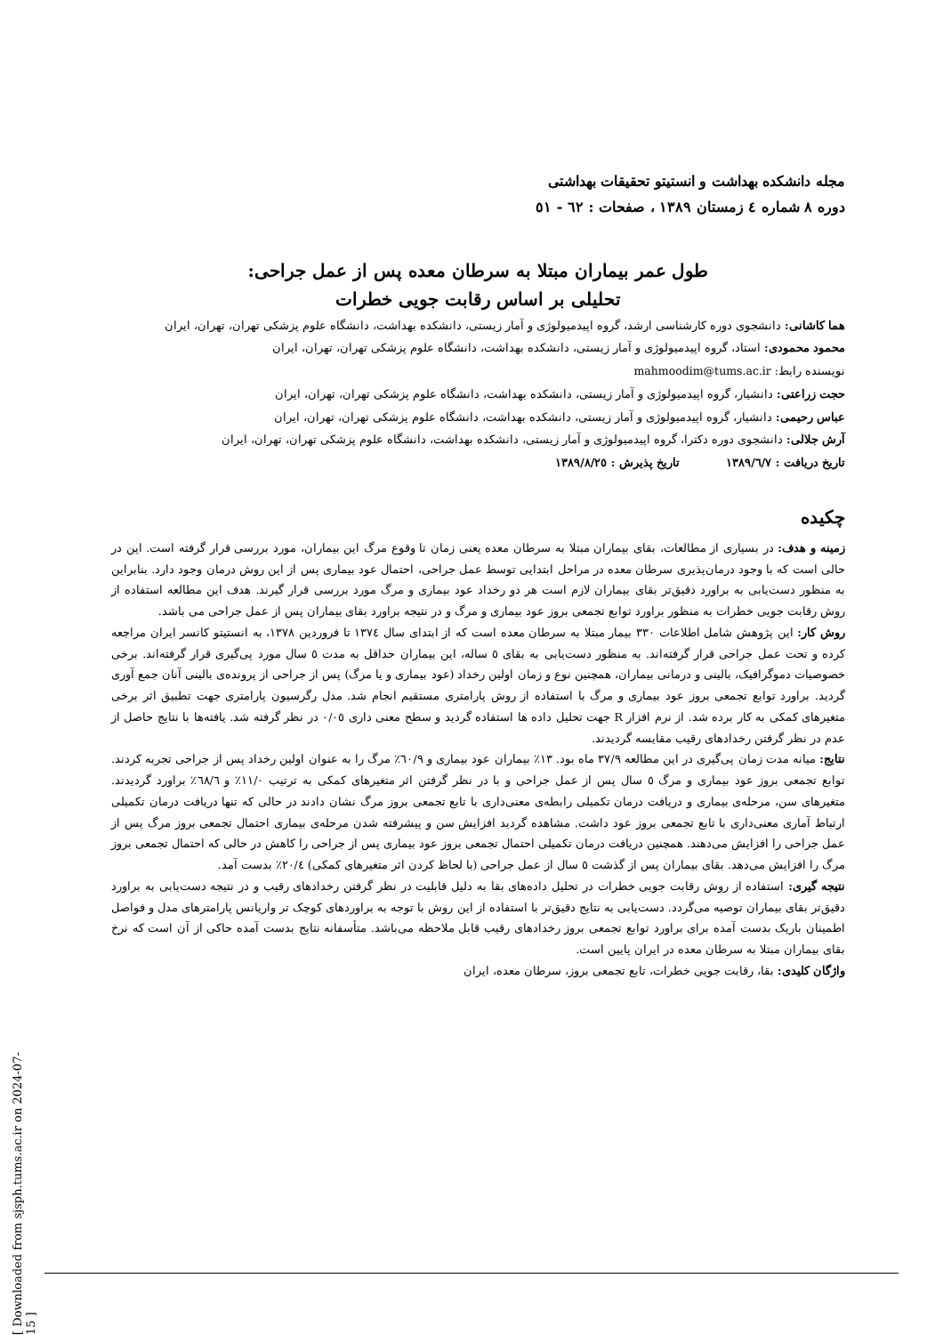مجله دانشکده بهداشت و انستیتو تحقیقات بهداشتی
دوره ۸ شماره ٤ زمستان ۱۳۸۹ ، صفحات : ٦۲ - ٥۱
طول عمر بیماران مبتلا به سرطان معده پس از عمل جراحی:
تحلیلی بر اساس رقابت جویی خطرات
هما کاشانی: دانشجوی دوره کارشناسی ارشد، گروه اپیدمیولوژی و آمار زیستی، دانشکده بهداشت، دانشگاه علوم پزشکی تهران، تهران، ایران
محمود محمودی: استاد، گروه اپیدمیولوژی و آمار زیستی، دانشکده بهداشت، دانشگاه علوم پزشکی تهران، تهران، ایران
نویسنده رابط: mahmoodim@tums.ac.ir
حجت زراعتی: دانشیار، گروه اپیدمیولوژی و آمار زیستی، دانشکده بهداشت، دانشگاه علوم پزشکی تهران، تهران، ایران
عباس رحیمی: دانشیار، گروه اپیدمیولوژی و آمار زیستی، دانشکده بهداشت، دانشگاه علوم پزشکی تهران، تهران، ایران
آرش جلالی: دانشجوی دوره دکترا، گروه اپیدمیولوژی و آمار زیستی، دانشکده بهداشت، دانشگاه علوم پزشکی تهران، تهران، ایران
تاریخ دریافت : ۱۳۸۹/٦/۷ تاریخ پذیرش : ۱۳۸۹/۸/۲٥
چکیده
زمینه و هدف: در بسیاری از مطالعات، بقای بیماران مبتلا به سرطان معده یعنی زمان تا وقوع مرگ این بیماران، مورد بررسی قرار گرفته است. این در حالی است که با وجود درمان‌پذیری سرطان معده در مراحل ابتدایی توسط عمل جراحی، احتمال عود بیماری پس از این روش درمان وجود دارد. بنابراین به منظور دست‌یابی به براورد دقیق‌تر بقای بیماران لازم است هر دو رخداد عود بیماری و مرگ مورد بررسی قرار گیرند. هدف این مطالعه استفاده از روش رقابت جویی خطرات به منظور براورد توابع تجمعی بروز عود بیماری و مرگ و در نتیجه براورد بقای بیماران پس از عمل جراحی می باشد.
روش کار: این پژوهش شامل اطلاعات ۳۳۰ بیمار مبتلا به سرطان معده است که از ابتدای سال ۱۳۷٤ تا فروردین ۱۳۷۸، به انستیتو کانسر ایران مراجعه کرده و تحت عمل جراحی قرار گرفته‌اند. به منظور دست‌یابی به بقای ٥ ساله، این بیماران حداقل به مدت ٥ سال مورد پی‌گیری قرار گرفته‌اند. برخی خصوصیات دموگرافیک، بالینی و درمانی بیماران، همچنین نوع و زمان اولین رخداد (عود بیماری و یا مرگ) پس از جراحی از پرونده‌ی بالینی آنان جمع آوری گردید. براورد توابع تجمعی بروز عود بیماری و مرگ با استفاده از روش پارامتری مستقیم انجام شد. مدل رگرسیون پارامتری جهت تطبیق اثر برخی متغیرهای کمکی به کار برده شد. از نرم افزار R جهت تحلیل داده ها استفاده گردید و سطح معنی داری ۰/۰٥ در نظر گرفته شد. یافته‌ها با نتایج حاصل از عدم در نظر گرفتن رخدادهای رقیب مقایسه گردیدند.
نتایج: میانه مدت زمان پی‌گیری در این مطالعه ۳۷/۹ ماه بود. ۱۳٪ بیماران عود بیماری و ٦۰/۹٪ مرگ را به عنوان اولین رخداد پس از جراحی تجربه کردند. توابع تجمعی بروز عود بیماری و مرگ ٥ سال پس از عمل جراحی و با در نظر گرفتن اثر متغیرهای کمکی به ترتیب ۱۱/۰٪ و ٦۸/٦٪ براورد گردیدند. متغیرهای سن، مرحله‌ی بیماری و دریافت درمان تکمیلی رابطه‌ی معنی‌داری با تابع تجمعی بروز مرگ نشان دادند در حالی که تنها دریافت درمان تکمیلی ارتباط آماری معنی‌داری با تابع تجمعی بروز عود داشت. مشاهده گردید افزایش سن و پیشرفته شدن مرحله‌ی بیماری احتمال تجمعی بروز مرگ پس از عمل جراحی را افزایش می‌دهند. همچنین دریافت درمان تکمیلی احتمال تجمعی بروز عود بیماری پس از جراحی را کاهش در حالی که احتمال تجمعی بروز مرگ را افزایش می‌دهد. بقای بیماران پس از گذشت ٥ سال از عمل جراحی (با لحاظ کردن اثر متغیرهای کمکی) ۲۰/٤٪ بدست آمد.
نتیجه گیری: استفاده از روش رقابت جویی خطرات در تحلیل داده‌های بقا به دلیل قابلیت در نظر گرفتن رخدادهای رقیب و در نتیجه دست‌یابی به براورد دقیق‌تر بقای بیماران توصیه می‌گردد. دست‌یابی به نتایج دقیق‌تر با استفاده از این روش با توجه به براوردهای کوچک تر واریانس پارامترهای مدل و فواصل اطمینان باریک بدست آمده برای براورد توابع تجمعی بروز رخدادهای رقیب قابل ملاحظه می‌باشد. متأسفانه نتایج بدست آمده حاکی از آن است که نرخ بقای بیماران مبتلا به سرطان معده در ایران پایین است.
واژگان کلیدی: بقا، رقابت جویی خطرات، تابع تجمعی بروز، سرطان معده، ایران
[ Downloaded from sjsph.tums.ac.ir on 2024-07-15 ]